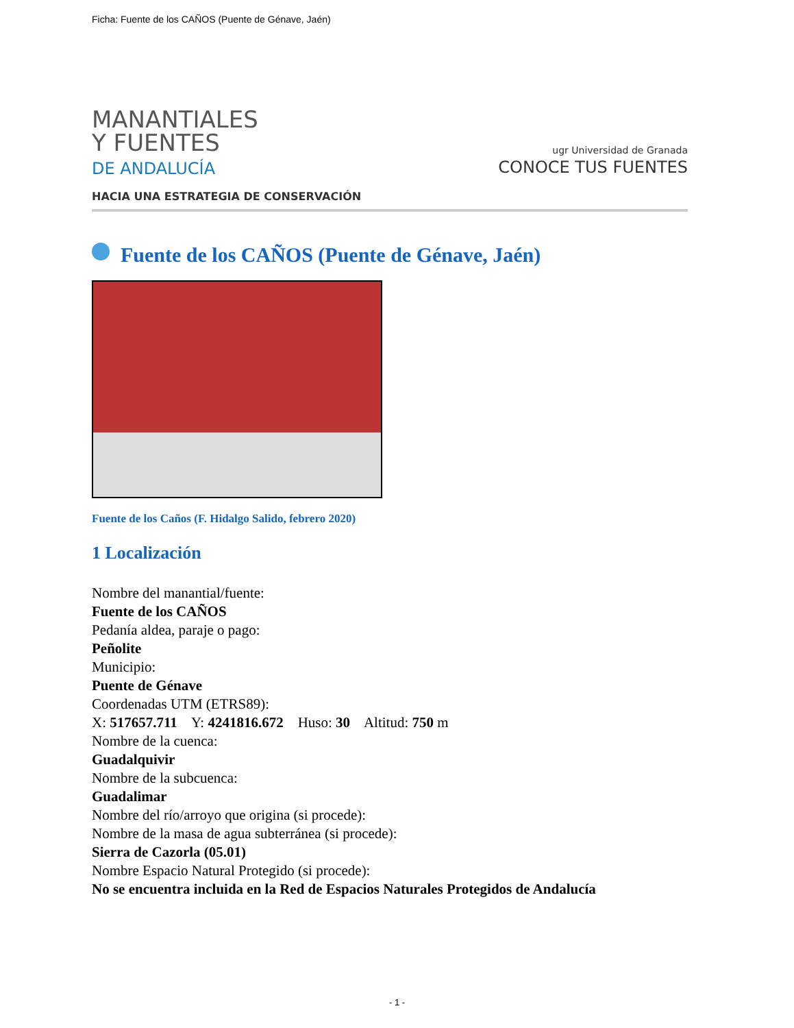Ficha: Fuente de los CAÑOS (Puente de Génave, Jaén)
MANANTIALES
Y FUENTES
DE ANDALUCÍA
HACIA UNA ESTRATEGIA DE CONSERVACIÓN
ugr Universidad de Granada
CONOCE TUS FUENTES
Fuente de los CAÑOS (Puente de Génave, Jaén)
Fuente de los Caños (F. Hidalgo Salido, febrero 2020)
1 Localización
Nombre del manantial/fuente:
Fuente de los CAÑOS
Pedanía aldea, paraje o pago:
Peñolite
Municipio:
Puente de Génave
Coordenadas UTM (ETRS89):
X: 517657.711 Y: 4241816.672 Huso: 30 Altitud: 750 m
Nombre de la cuenca:
Guadalquivir
Nombre de la subcuenca:
Guadalimar
Nombre del río/arroyo que origina (si procede):
Nombre de la masa de agua subterránea (si procede):
Sierra de Cazorla (05.01)
Nombre Espacio Natural Protegido (si procede):
No se encuentra incluida en la Red de Espacios Naturales Protegidos de Andalucía
- 1 -